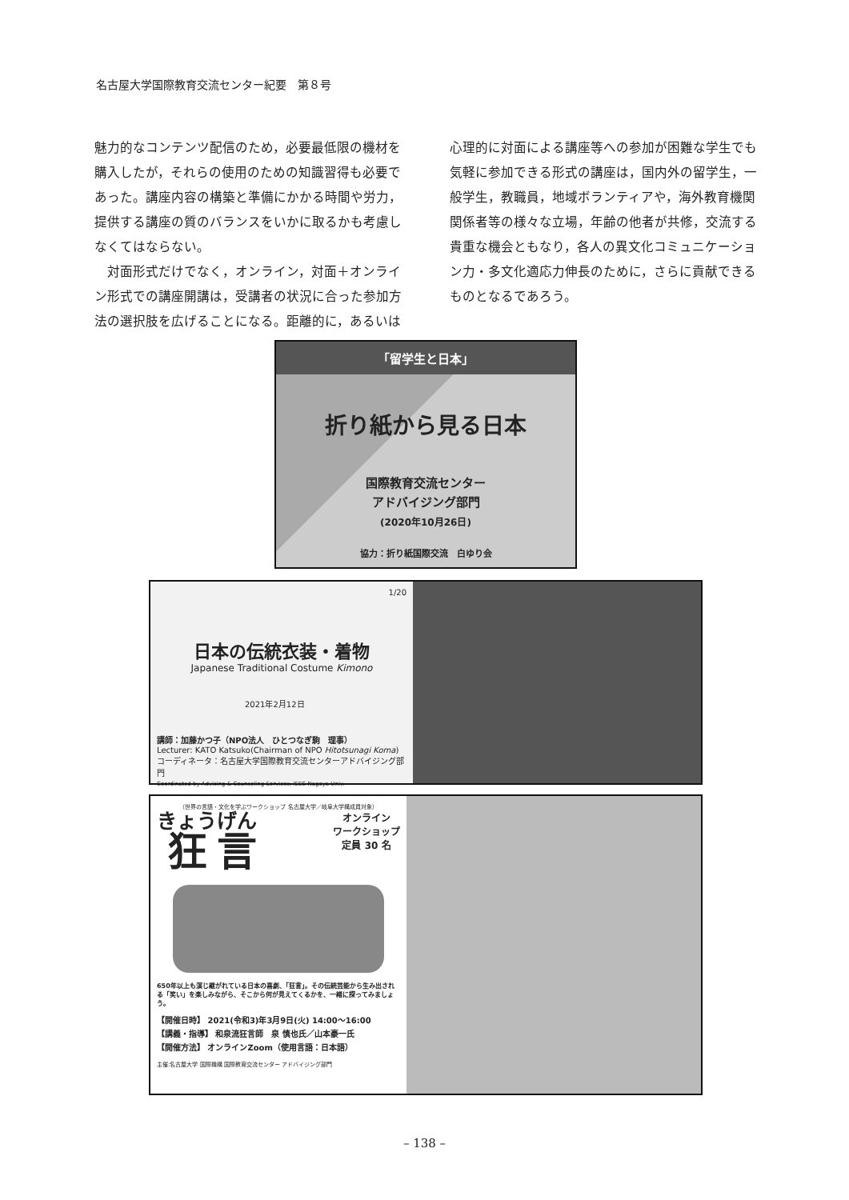名古屋大学国際教育交流センター紀要　第８号
魅力的なコンテンツ配信のため，必要最低限の機材を購入したが，それらの使用のための知識習得も必要であった。講座内容の構築と準備にかかる時間や労力，提供する講座の質のバランスをいかに取るかも考慮しなくてはならない。
　対面形式だけでなく，オンライン，対面＋オンライン形式での講座開講は，受講者の状況に合った参加方法の選択肢を広げることになる。距離的に，あるいは
心理的に対面による講座等への参加が困難な学生でも気軽に参加できる形式の講座は，国内外の留学生，一般学生，教職員，地域ボランティアや，海外教育機関関係者等の様々な立場，年齢の他者が共修，交流する貴重な機会ともなり，各人の異文化コミュニケーション力・多文化適応力伸長のために，さらに貢献できるものとなるであろう。
「留学生と日本」
折り紙から見る日本
国際教育交流センター
アドバイジング部門
(2020年10月26日)
協力：折り紙国際交流　白ゆり会
1/20
日本の伝統衣装・着物
Japanese Traditional Costume Kimono
2021年2月12日
講師：加藤かつ子（NPO法人　ひとつなぎ駒　理事）
Lecturer: KATO Katsuko(Chairman of NPO Hitotsunagi Koma)
コーディネータ：名古屋大学国際教育交流センターアドバイジング部門
Coordinated by Advising & Counseling Services, IEEC Nagoya Univ.
（世界の言語・文化を学ぶワークショップ 名古屋大学／岐阜大学構成員対象）
狂言
オンライン
ワークショップ
定員 30 名
650年以上も演じ継がれている日本の喜劇、「狂言」。その伝統芸能から生み出される「笑い」を楽しみながら、そこから何が見えてくるかを、一緒に探ってみましょう。
【開催日時】 2021(令和3)年3月9日(火) 14:00〜16:00
【講義・指導】 和泉流狂言師　泉 慎也氏／山本豪一氏
【開催方法】 オンラインZoom（使用言語：日本語）
主催:名古屋大学 国際機構 国際教育交流センター アドバイジング部門
– 138 –